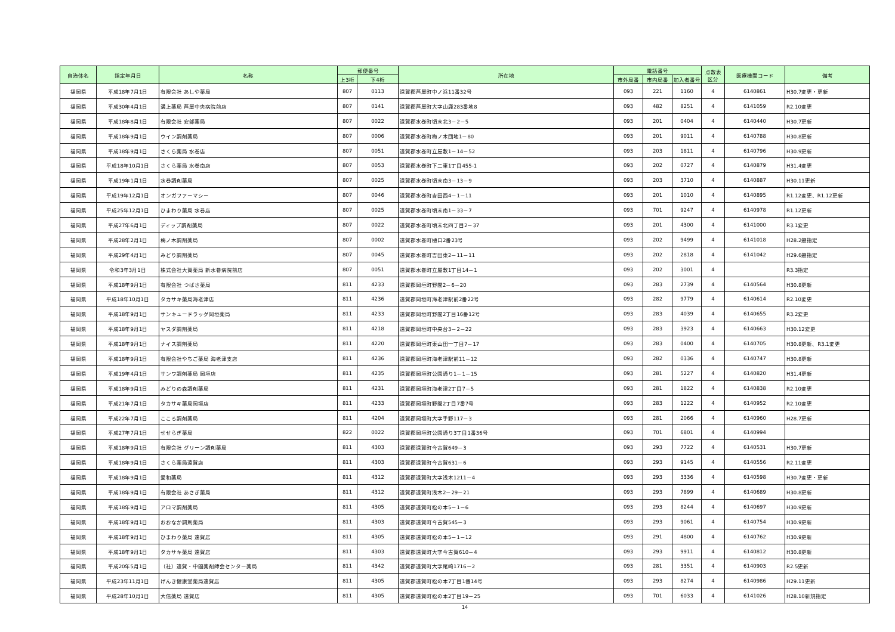| 自治体名 | 指定年月日 | 名称 | 郵便番号 | | 所在地 | 電話番号 | | | 点数表 区分 | 医療機関コード | 備考 |
| --- | --- | --- | --- | --- | --- | --- | --- | --- | --- | --- | --- |
| | | | 上3桁 | 下4桁 | | 市外局番 | 市内局番 | 加入者番号 | | | |
| 福岡県 | 平成18年7月1日 | 有限会社 あしや薬局 | 807 | 0113 | 遠賀郡芦屋町中ノ浜11番32号 | 093 | 221 | 1160 | 4 | 6140861 | H30.7変更・更新 |
| 福岡県 | 平成30年4月1日 | 溝上薬局 芦屋中央病院前店 | 807 | 0141 | 遠賀郡芦屋町大字山鹿283番地8 | 093 | 482 | 8251 | 4 | 6141059 | R2.10変更 |
| 福岡県 | 平成18年8月1日 | 有限会社 安部薬局 | 807 | 0022 | 遠賀郡水巻町頃末北3－2－5 | 093 | 201 | 0404 | 4 | 6140440 | H30.7更新 |
| 福岡県 | 平成18年9月1日 | ウイン調剤薬局 | 807 | 0006 | 遠賀郡水巻町梅ノ木団地1－80 | 093 | 201 | 9011 | 4 | 6140788 | H30.8更新 |
| 福岡県 | 平成18年9月1日 | さくら薬局 水巻店 | 807 | 0051 | 遠賀郡水巻町立屋敷1－14－52 | 093 | 203 | 1811 | 4 | 6140796 | H30.9更新 |
| 福岡県 | 平成18年10月1日 | さくら薬局 水巻南店 | 807 | 0053 | 遠賀郡水巻町下二東1丁目455-1 | 093 | 202 | 0727 | 4 | 6140879 | H31.4変更 |
| 福岡県 | 平成19年1月1日 | 水巻調剤薬局 | 807 | 0025 | 遠賀郡水巻町頃末南3－13－9 | 093 | 203 | 3710 | 4 | 6140887 | H30.11更新 |
| 福岡県 | 平成19年12月1日 | オンガファーマシー | 807 | 0046 | 遠賀郡水巻町吉田西4－1－11 | 093 | 201 | 1010 | 4 | 6140895 | R1.12変更、R1.12更新 |
| 福岡県 | 平成25年12月1日 | ひまわり薬局 水巻店 | 807 | 0025 | 遠賀郡水巻町頃末南1－33－7 | 093 | 701 | 9247 | 4 | 6140978 | R1.12更新 |
| 福岡県 | 平成27年6月1日 | ディップ調剤薬局 | 807 | 0022 | 遠賀郡水巻町頃末北四丁目2－37 | 093 | 201 | 4300 | 4 | 6141000 | R3.1変更 |
| 福岡県 | 平成28年2月1日 | 梅ノ木調剤薬局 | 807 | 0002 | 遠賀郡水巻町樋口2番23号 | 093 | 202 | 9499 | 4 | 6141018 | H28.2遡指定 |
| 福岡県 | 平成29年4月1日 | みどり調剤薬局 | 807 | 0045 | 遠賀郡水巻町吉田東2－11－11 | 093 | 202 | 2818 | 4 | 6141042 | H29.6遡指定 |
| 福岡県 | 令和3年3月1日 | 株式会社大賀薬局 新水巻病院前店 | 807 | 0051 | 遠賀郡水巻町立屋敷1丁目14－1 | 093 | 202 | 3001 | 4 | | R3.3指定 |
| 福岡県 | 平成18年9月1日 | 有限会社 つばさ薬局 | 811 | 4233 | 遠賀郡岡垣町野間2－6－20 | 093 | 283 | 2739 | 4 | 6140564 | H30.8更新 |
| 福岡県 | 平成18年10月1日 | タカサキ薬局海老津店 | 811 | 4236 | 遠賀郡岡垣町海老津駅前2番22号 | 093 | 282 | 9779 | 4 | 6140614 | R2.10変更 |
| 福岡県 | 平成18年9月1日 | サンキュードラッグ岡垣薬局 | 811 | 4233 | 遠賀郡岡垣町野間2丁目16番12号 | 093 | 283 | 4039 | 4 | 6140655 | R3.2変更 |
| 福岡県 | 平成18年9月1日 | ヤスダ調剤薬局 | 811 | 4218 | 遠賀郡岡垣町中央台3－2－22 | 093 | 283 | 3923 | 4 | 6140663 | H30.12変更 |
| 福岡県 | 平成18年9月1日 | ナイス調剤薬局 | 811 | 4220 | 遠賀郡岡垣町東山田一丁目7－17 | 093 | 283 | 0400 | 4 | 6140705 | H30.8更新、R3.1変更 |
| 福岡県 | 平成18年9月1日 | 有限会社やちご薬局 海老津支店 | 811 | 4236 | 遠賀郡岡垣町海老津駅前11－12 | 093 | 282 | 0336 | 4 | 6140747 | H30.8更新 |
| 福岡県 | 平成19年4月1日 | サンワ調剤薬局 岡垣店 | 811 | 4235 | 遠賀郡岡垣町公園通り1－1－15 | 093 | 281 | 5227 | 4 | 6140820 | H31.4更新 |
| 福岡県 | 平成18年9月1日 | みどりの森調剤薬局 | 811 | 4231 | 遠賀郡岡垣町海老津2丁目7－5 | 093 | 281 | 1822 | 4 | 6140838 | R2.10変更 |
| 福岡県 | 平成21年7月1日 | タカサキ薬局岡垣店 | 811 | 4233 | 遠賀郡岡垣町野間2丁目7番7号 | 093 | 283 | 1222 | 4 | 6140952 | R2.10変更 |
| 福岡県 | 平成22年7月1日 | こころ調剤薬局 | 811 | 4204 | 遠賀郡岡垣町大字手野117－3 | 093 | 281 | 2066 | 4 | 6140960 | H28.7更新 |
| 福岡県 | 平成27年7月1日 | せせらぎ薬局 | 822 | 0022 | 遠賀郡岡垣町公園通り3丁目1番36号 | 093 | 701 | 6801 | 4 | 6140994 | |
| 福岡県 | 平成18年9月1日 | 有限会社 グリーン調剤薬局 | 811 | 4303 | 遠賀郡遠賀町今古賀649－3 | 093 | 293 | 7722 | 4 | 6140531 | H30.7更新 |
| 福岡県 | 平成18年9月1日 | さくら薬局遠賀店 | 811 | 4303 | 遠賀郡遠賀町今古賀631－6 | 093 | 293 | 9145 | 4 | 6140556 | R2.11変更 |
| 福岡県 | 平成18年9月1日 | 愛和薬局 | 811 | 4312 | 遠賀郡遠賀町大字浅木1211－4 | 093 | 293 | 3336 | 4 | 6140598 | H30.7変更・更新 |
| 福岡県 | 平成18年9月1日 | 有限会社 あさぎ薬局 | 811 | 4312 | 遠賀郡遠賀町浅木2－29－21 | 093 | 293 | 7899 | 4 | 6140689 | H30.8更新 |
| 福岡県 | 平成18年9月1日 | アロマ調剤薬局 | 811 | 4305 | 遠賀郡遠賀町松の本5－1－6 | 093 | 293 | 8244 | 4 | 6140697 | H30.9更新 |
| 福岡県 | 平成18年9月1日 | おおなか調剤薬局 | 811 | 4303 | 遠賀郡遠賀町今古賀545－3 | 093 | 293 | 9061 | 4 | 6140754 | H30.9更新 |
| 福岡県 | 平成18年9月1日 | ひまわり薬局 遠賀店 | 811 | 4305 | 遠賀郡遠賀町松の本5－1－12 | 093 | 291 | 4800 | 4 | 6140762 | H30.9更新 |
| 福岡県 | 平成18年9月1日 | タカサキ薬局 遠賀店 | 811 | 4303 | 遠賀郡遠賀町大字今古賀610－4 | 093 | 293 | 9911 | 4 | 6140812 | H30.8更新 |
| 福岡県 | 平成20年5月1日 | （社）遠賀・中間薬剤師会センター薬局 | 811 | 4342 | 遠賀郡遠賀町大字尾崎1716－2 | 093 | 281 | 3351 | 4 | 6140903 | R2.5更新 |
| 福岡県 | 平成23年11月1日 | げんき健康堂薬局遠賀店 | 811 | 4305 | 遠賀郡遠賀町松の本7丁目1番14号 | 093 | 293 | 8274 | 4 | 6140986 | H29.11更新 |
| 福岡県 | 平成28年10月1日 | 大信薬局 遠賀店 | 811 | 4305 | 遠賀郡遠賀町松の本2丁目19－25 | 093 | 701 | 6033 | 4 | 6141026 | H28.10新規指定 |
14